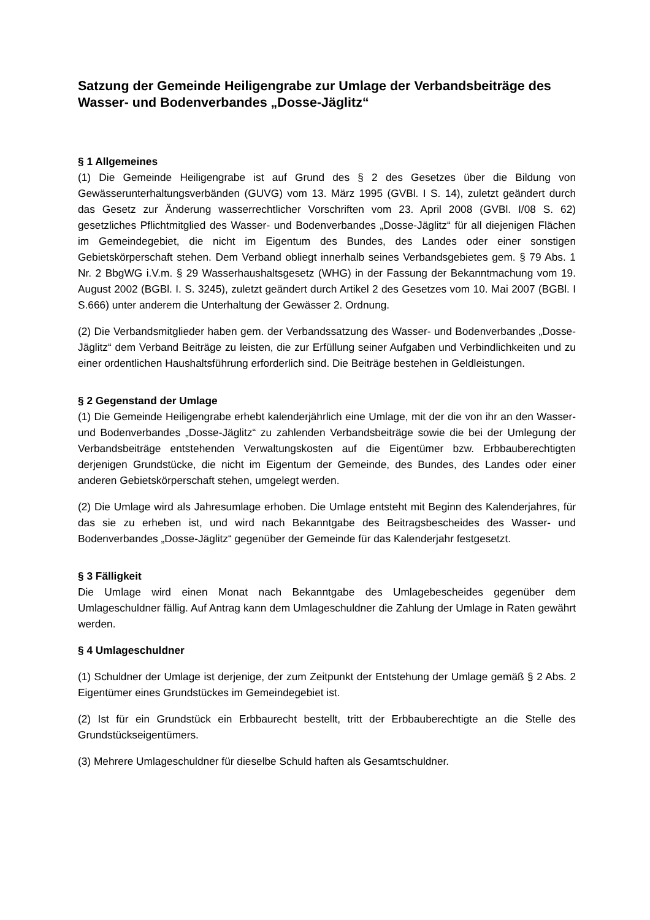Satzung der Gemeinde Heiligengrabe zur Umlage der Verbandsbeiträge des Wasser- und Bodenverbandes „Dosse-Jäglitz“
§ 1 Allgemeines
(1) Die Gemeinde Heiligengrabe ist auf Grund des § 2 des Gesetzes über die Bildung von Gewässerunterhaltungsverbänden (GUVG) vom 13. März 1995 (GVBl. I S. 14), zuletzt geändert durch das Gesetz zur Änderung wasserrechtlicher Vorschriften vom 23. April 2008 (GVBl. I/08 S. 62) gesetzliches Pflichtmitglied des Wasser- und Bodenverbandes „Dosse-Jäglitz“ für all diejenigen Flächen im Gemeindegebiet, die nicht im Eigentum des Bundes, des Landes oder einer sonstigen Gebietskörperschaft stehen. Dem Verband obliegt innerhalb seines Verbandsgebietes gem. § 79 Abs. 1 Nr. 2 BbgWG i.V.m. § 29 Wasserhaushaltsgesetz (WHG) in der Fassung der Bekanntmachung vom 19. August 2002 (BGBl. I. S. 3245), zuletzt geändert durch Artikel 2 des Gesetzes vom 10. Mai 2007 (BGBl. I S.666) unter anderem die Unterhaltung der Gewässer 2. Ordnung.
(2) Die Verbandsmitglieder haben gem. der Verbandssatzung des Wasser- und Bodenverbandes „Dosse-Jäglitz“ dem Verband Beiträge zu leisten, die zur Erfüllung seiner Aufgaben und Verbindlichkeiten und zu einer ordentlichen Haushaltsführung erforderlich sind. Die Beiträge bestehen in Geldleistungen.
§ 2 Gegenstand der Umlage
(1) Die Gemeinde Heiligengrabe erhebt kalenderjährlich eine Umlage, mit der die von ihr an den Wasser- und Bodenverbandes „Dosse-Jäglitz“ zu zahlenden Verbandsbeiträge sowie die bei der Umlegung der Verbandsbeiträge entstehenden Verwaltungskosten auf die Eigentümer bzw. Erbbauberechtigten derjenigen Grundstücke, die nicht im Eigentum der Gemeinde, des Bundes, des Landes oder einer anderen Gebietskörperschaft stehen, umgelegt werden.
(2) Die Umlage wird als Jahresumlage erhoben. Die Umlage entsteht mit Beginn des Kalenderjahres, für das sie zu erheben ist, und wird nach Bekanntgabe des Beitragsbescheides des Wasser- und Bodenverbandes „Dosse-Jäglitz“ gegenüber der Gemeinde für das Kalenderjahr festgesetzt.
§ 3 Fälligkeit
Die Umlage wird einen Monat nach Bekanntgabe des Umlagebescheides gegenüber dem Umlageschuldner fällig. Auf Antrag kann dem Umlageschuldner die Zahlung der Umlage in Raten gewährt werden.
§ 4 Umlageschuldner
(1) Schuldner der Umlage ist derjenige, der zum Zeitpunkt der Entstehung der Umlage gemäß § 2 Abs. 2 Eigentümer eines Grundstückes im Gemeindegebiet ist.
(2) Ist für ein Grundstück ein Erbbaurecht bestellt, tritt der Erbbauberechtigte an die Stelle des Grundstückseigentümers.
(3) Mehrere Umlageschuldner für dieselbe Schuld haften als Gesamtschuldner.